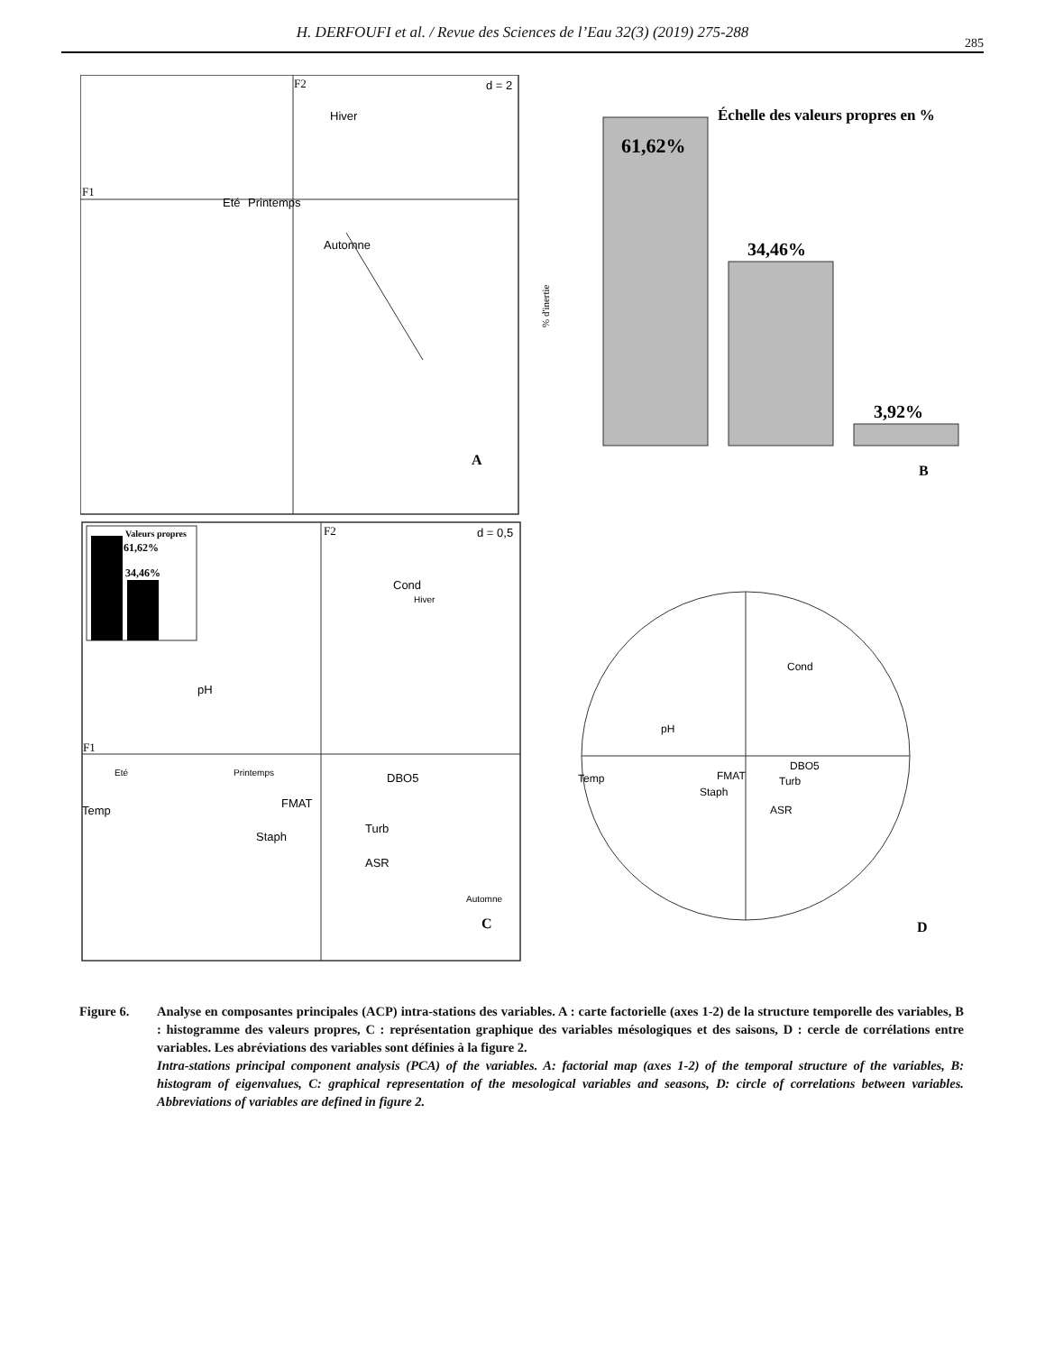H. DERFOUFI et al. / Revue des Sciences de l’Eau 32(3) (2019) 275-288
285
F2
F1
d = 2
Hiver
Eté
Printemps
Automne
A
61,62%
34,46%
3,92%
Échelle des valeurs propres en %
% d'inertie
B
Valeurs propres
61,62%
34,46%
F2
F1
d = 0,5
Cond
Hiver
pH
Eté
Printemps
DBO5
Temp
FMAT
Turb
Staph
ASR
Automne
C
Cond
pH
Temp
FMAT
DBO5
Turb
Staph
ASR
D
Figure 6. Analyse en composantes principales (ACP) intra-stations des variables. A : carte factorielle (axes 1-2) de la structure temporelle des variables, B : histogramme des valeurs propres, C : représentation graphique des variables mésologiques et des saisons, D : cercle de corrélations entre variables. Les abréviations des variables sont définies à la figure 2.
Intra-stations principal component analysis (PCA) of the variables. A: factorial map (axes 1-2) of the temporal structure of the variables, B: histogram of eigenvalues, C: graphical representation of the mesological variables and seasons, D: circle of correlations between variables. Abbreviations of variables are defined in figure 2.